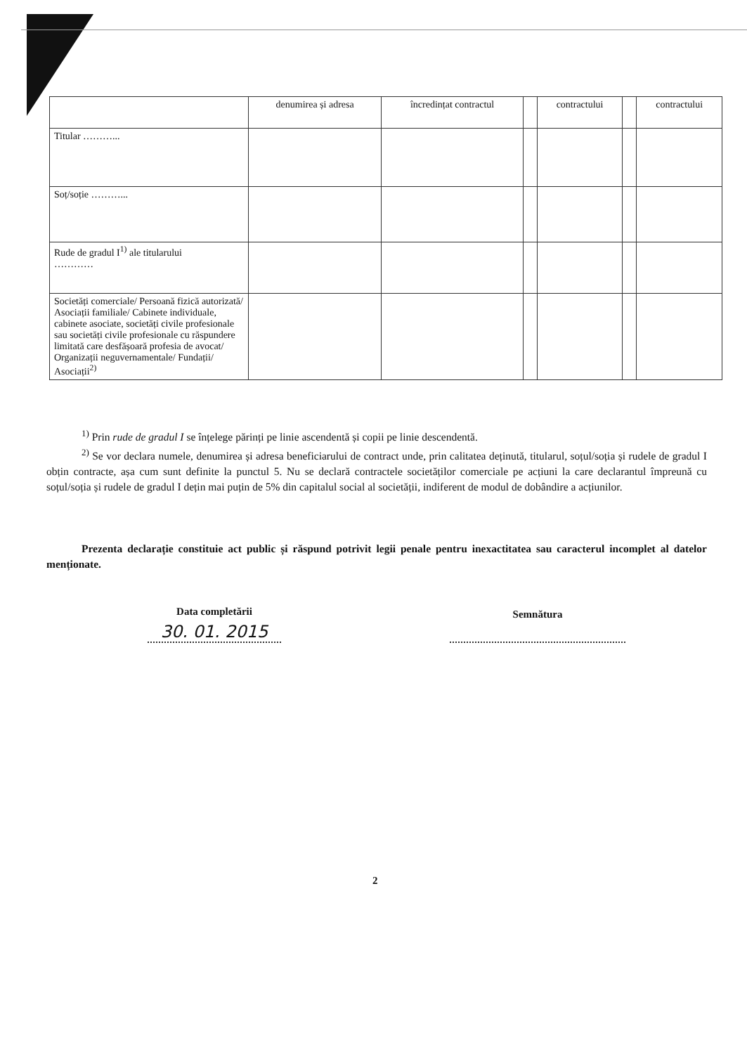| | denumirea și adresa | încredințat contractul | | contractului | | contractului |
| --- | --- | --- | --- | --- | --- | --- |
| Titular ………... | | | | | | |
| Soț/soție ………... | | | | | | |
| Rude de gradul I<sup>1)</sup> ale titularului ………… | | | | | | |
| Societăți comerciale/ Persoană fizică autorizată/ Asociații familiale/ Cabinete individuale, cabinete asociate, societăți civile profesionale sau societăți civile profesionale cu răspundere limitată care desfășoară profesia de avocat/ Organizații neguvernamentale/ Fundații/ Asociații<sup>2)</sup> | | | | | | |
<sup>1)</sup> Prin rude de gradul I se înțelege părinți pe linie ascendentă și copii pe linie descendentă.
<sup>2)</sup> Se vor declara numele, denumirea și adresa beneficiarului de contract unde, prin calitatea deținută, titularul, soțul/soția și rudele de gradul I obțin contracte, așa cum sunt definite la punctul 5. Nu se declară contractele societăților comerciale pe acțiuni la care declarantul împreună cu soțul/soția și rudele de gradul I dețin mai puțin de 5% din capitalul social al societății, indiferent de modul de dobândire a acțiunilor.
Prezenta declarație constituie act public și răspund potrivit legii penale pentru inexactitatea sau caracterul incomplet al datelor menționate.
Data completării
30. 01. 2015
Semnătura
2